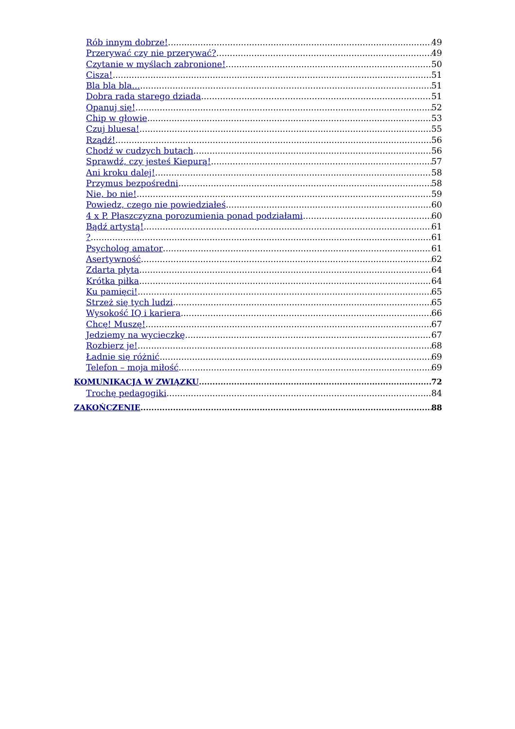Rób innym dobrze! 49
Przerywać czy nie przerywać? 49
Czytanie w myślach zabronione! 50
Cisza! 51
Bla bla bla... 51
Dobra rada starego dziada 51
Opanuj się! 52
Chip w głowie 53
Czuj bluesa! 55
Rządź! 56
Chodź w cudzych butach 56
Sprawdź, czy jesteś Kiepurą! 57
Ani kroku dalej! 58
Przymus bezpośredni 58
Nie, bo nie! 59
Powiedz, czego nie powiedziałeś 60
4 x P. Płaszczyzna porozumienia ponad podziałami 60
Bądź artystą! 61
? 61
Psycholog amator 61
Asertywność 62
Zdarta płyta 64
Krótka piłka 64
Ku pamięci! 65
Strzeż się tych ludzi 65
Wysokość IQ i kariera 66
Chcę! Muszę! 67
Jedziemy na wycieczkę 67
Rozbierz je! 68
Ładnie się różnić 69
Telefon – moja miłość 69
KOMUNIKACJA W ZWIĄZKU 72
Trochę pedagogiki 84
ZAKOŃCZENIE 88